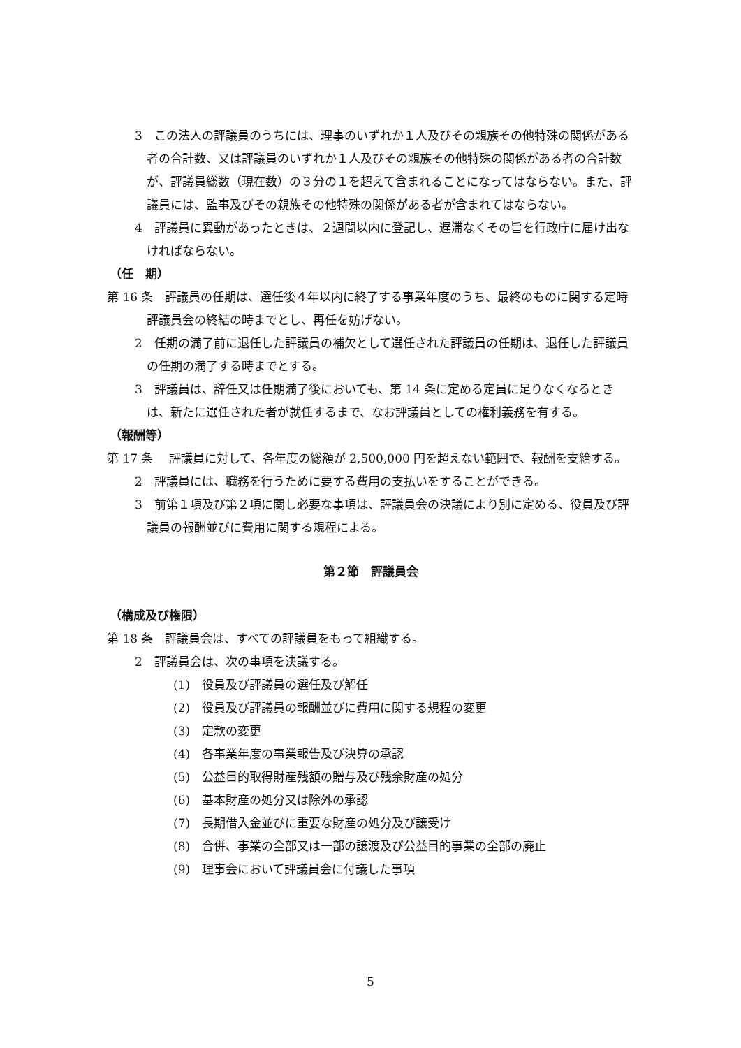3　この法人の評議員のうちには、理事のいずれか１人及びその親族その他特殊の関係がある者の合計数、又は評議員のいずれか１人及びその親族その他特殊の関係がある者の合計数が、評議員総数（現在数）の３分の１を超えて含まれることになってはならない。また、評議員には、監事及びその親族その他特殊の関係がある者が含まれてはならない。
4　評議員に異動があったときは、２週間以内に登記し、遅滞なくその旨を行政庁に届け出なければならない。
（任　期）
第 16 条　評議員の任期は、選任後４年以内に終了する事業年度のうち、最終のものに関する定時評議員会の終結の時までとし、再任を妨げない。
2　任期の満了前に退任した評議員の補欠として選任された評議員の任期は、退任した評議員の任期の満了する時までとする。
3　評議員は、辞任又は任期満了後においても、第 14 条に定める定員に足りなくなるときは、新たに選任された者が就任するまで、なお評議員としての権利義務を有する。
（報酬等）
第 17 条　 評議員に対して、各年度の総額が 2,500,000 円を超えない範囲で、報酬を支給する。
2　評議員には、職務を行うために要する費用の支払いをすることができる。
3　前第１項及び第２項に関し必要な事項は、評議員会の決議により別に定める、役員及び評議員の報酬並びに費用に関する規程による。
第２節　評議員会
（構成及び権限）
第 18 条　評議員会は、すべての評議員をもって組織する。
2　評議員会は、次の事項を決議する。
(1)　役員及び評議員の選任及び解任
(2)　役員及び評議員の報酬並びに費用に関する規程の変更
(3)　定款の変更
(4)　各事業年度の事業報告及び決算の承認
(5)　公益目的取得財産残額の贈与及び残余財産の処分
(6)　基本財産の処分又は除外の承認
(7)　長期借入金並びに重要な財産の処分及び譲受け
(8)　合併、事業の全部又は一部の譲渡及び公益目的事業の全部の廃止
(9)　理事会において評議員会に付議した事項
5